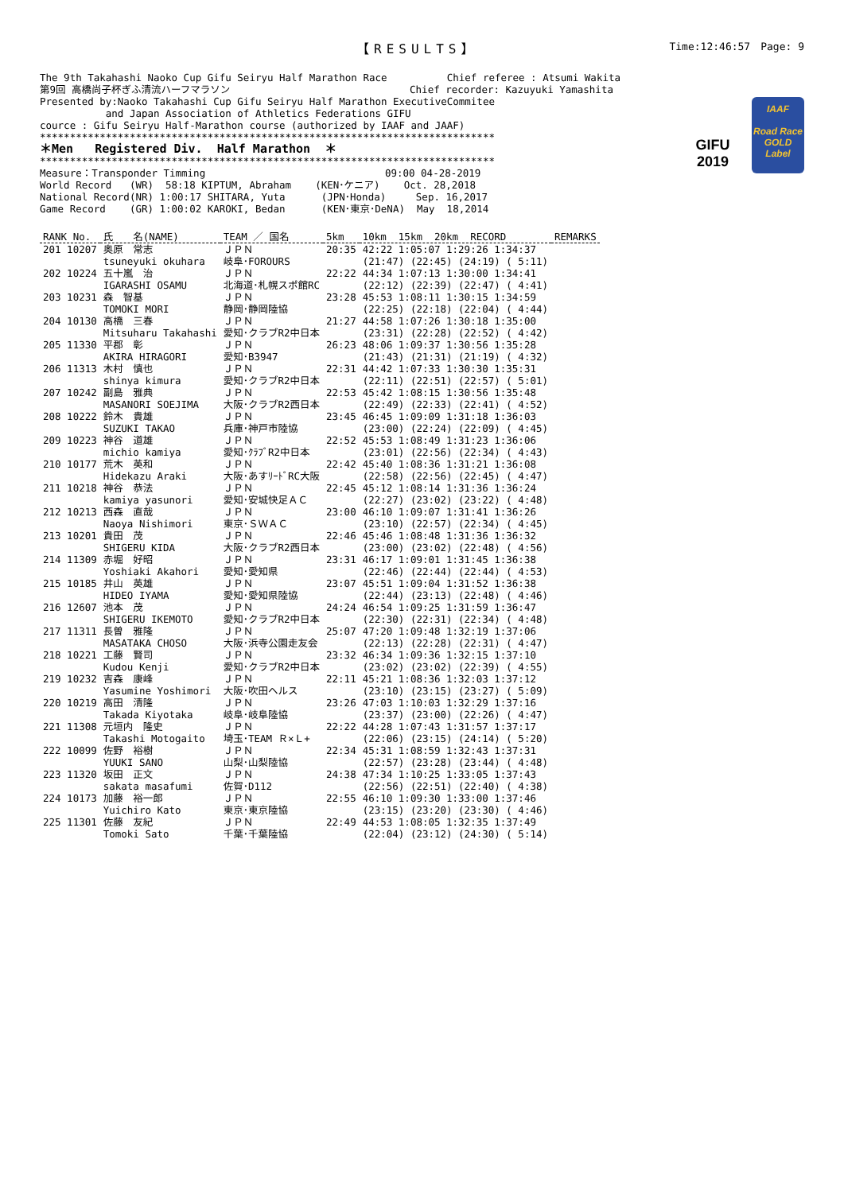【RESULTS】 Time:12:46:57　Page: 9
The 9th Takahashi Naoko Cup Gifu Seiryu Half Marathon Race          Chief referee : Atsumi Wakita
第9回 高橋尚子杯ぎふ清流ハーフマラソン                              Chief recorder: Kazuyuki Yamashita
Presented by:Naoko Takahashi Cup Gifu Seiryu Half Marathon ExecutiveCommitee
           and Japan Association of Athletics Federations GIFU
cource : Gifu Seiryu Half-Marathon course (authorized by IAAF and JAAF)
****************************************************************************
＊Men   Registered Div.  Half Marathon  ＊
****************************************************************************
Measure：Transponder Timming                              09:00 04-28-2019
World Record   (WR)  58:18 KIPTUM, Abraham    (KEN･ケニア)    Oct. 28,2018
National Record(NR) 1:00:17 SHITARA, Yuta      (JPN･Honda)     Sep. 16,2017
Game Record    (GR) 1:00:02 KAROKI, Bedan      (KEN･東京･DeNA)  May  18,2014
GIFU
2019
IAAF
Road Race
GOLD
Label
| RANK No. | 氏 名(NAME) | TEAM ／ 国名 | 5km | 10km 15km 20km RECORD | REMARKS |
| --- | --- | --- | --- | --- | --- |
| 201 10207 | 奥原 常志 tsuneyuki okuhara | ＪＰＮ 岐阜･FOROURS | 20:35 | 42:22 1:05:07 1:29:26 1:34:37 (21:47) (22:45) (24:19) ( 5:11) | |
| 202 10224 | 五十嵐 治 IGARASHI OSAMU | ＪＰＮ 北海道･札幌スポ館RC | 22:22 | 44:34 1:07:13 1:30:00 1:34:41 (22:12) (22:39) (22:47) ( 4:41) | |
| 203 10231 | 森 智基 TOMOKI MORI | ＪＰＮ 静岡･静岡陸協 | 23:28 | 45:53 1:08:11 1:30:15 1:34:59 (22:25) (22:18) (22:04) ( 4:44) | |
| 204 10130 | 高橋 三春 Mitsuharu Takahashi | ＪＰＮ 愛知･クラブR2中日本 | 21:27 | 44:58 1:07:26 1:30:18 1:35:00 (23:31) (22:28) (22:52) ( 4:42) | |
| 205 11330 | 平郡 彰 AKIRA HIRAGORI | ＪＰＮ 愛知･B3947 | 26:23 | 48:06 1:09:37 1:30:56 1:35:28 (21:43) (21:31) (21:19) ( 4:32) | |
| 206 11313 | 木村 慎也 shinya kimura | ＪＰＮ 愛知･クラブR2中日本 | 22:31 | 44:42 1:07:33 1:30:30 1:35:31 (22:11) (22:51) (22:57) ( 5:01) | |
| 207 10242 | 副島 雅典 MASANORI SOEJIMA | ＪＰＮ 大阪･クラブR2西日本 | 22:53 | 45:42 1:08:15 1:30:56 1:35:48 (22:49) (22:33) (22:41) ( 4:52) | |
| 208 10222 | 鈴木 貴雄 SUZUKI TAKAO | ＪＰＮ 兵庫･神戸市陸協 | 23:45 | 46:45 1:09:09 1:31:18 1:36:03 (23:00) (22:24) (22:09) ( 4:45) | |
| 209 10223 | 神谷 道雄 michio kamiya | ＪＰＮ 愛知･ｸﾗﾌﾞR2中日本 | 22:52 | 45:53 1:08:49 1:31:23 1:36:06 (23:01) (22:56) (22:34) ( 4:43) | |
| 210 10177 | 荒木 英和 Hidekazu Araki | ＪＰＮ 大阪･あすﾘｰﾄﾞRC大阪 | 22:42 | 45:40 1:08:36 1:31:21 1:36:08 (22:58) (22:56) (22:45) ( 4:47) | |
| 211 10218 | 神谷 恭法 kamiya yasunori | ＪＰＮ 愛知･安城快足ＡＣ | 22:45 | 45:12 1:08:14 1:31:36 1:36:24 (22:27) (23:02) (23:22) ( 4:48) | |
| 212 10213 | 西森 直哉 Naoya Nishimori | ＪＰＮ 東京･ＳＷＡＣ | 23:00 | 46:10 1:09:07 1:31:41 1:36:26 (23:10) (22:57) (22:34) ( 4:45) | |
| 213 10201 | 貴田 茂 SHIGERU KIDA | ＪＰＮ 大阪･クラブR2西日本 | 22:46 | 45:46 1:08:48 1:31:36 1:36:32 (23:00) (23:02) (22:48) ( 4:56) | |
| 214 11309 | 赤堀 好昭 Yoshiaki Akahori | ＪＰＮ 愛知･愛知県 | 23:31 | 46:17 1:09:01 1:31:45 1:36:38 (22:46) (22:44) (22:44) ( 4:53) | |
| 215 10185 | 井山 英雄 HIDEO IYAMA | ＪＰＮ 愛知･愛知県陸協 | 23:07 | 45:51 1:09:04 1:31:52 1:36:38 (22:44) (23:13) (22:48) ( 4:46) | |
| 216 12607 | 池本 茂 SHIGERU IKEMOTO | ＪＰＮ 愛知･クラブR2中日本 | 24:24 | 46:54 1:09:25 1:31:59 1:36:47 (22:30) (22:31) (22:34) ( 4:48) | |
| 217 11311 | 長曽 雅隆 MASATAKA CHOSO | ＪＰＮ 大阪･浜寺公園走友会 | 25:07 | 47:20 1:09:48 1:32:19 1:37:06 (22:13) (22:28) (22:31) ( 4:47) | |
| 218 10221 | 工藤 賢司 Kudou Kenji | ＪＰＮ 愛知･クラブR2中日本 | 23:32 | 46:34 1:09:36 1:32:15 1:37:10 (23:02) (23:02) (22:39) ( 4:55) | |
| 219 10232 | 吉森 康峰 Yasumine Yoshimori | ＪＰＮ 大阪･吹田ヘルス | 22:11 | 45:21 1:08:36 1:32:03 1:37:12 (23:10) (23:15) (23:27) ( 5:09) | |
| 220 10219 | 高田 清隆 Takada Kiyotaka | ＪＰＮ 岐阜･岐阜陸協 | 23:26 | 47:03 1:10:03 1:32:29 1:37:16 (23:37) (23:00) (22:26) ( 4:47) | |
| 221 11308 | 元垣内 隆史 Takashi Motogaito | ＪＰＮ 埼玉･TEAM Ｒ×Ｌ+ | 22:22 | 44:28 1:07:43 1:31:57 1:37:17 (22:06) (23:15) (24:14) ( 5:20) | |
| 222 10099 | 佐野 裕樹 YUUKI SANO | ＪＰＮ 山梨･山梨陸協 | 22:34 | 45:31 1:08:59 1:32:43 1:37:31 (22:57) (23:28) (23:44) ( 4:48) | |
| 223 11320 | 坂田 正文 sakata masafumi | ＪＰＮ 佐賀･D112 | 24:38 | 47:34 1:10:25 1:33:05 1:37:43 (22:56) (22:51) (22:40) ( 4:38) | |
| 224 10173 | 加藤 裕一郎 Yuichiro Kato | ＪＰＮ 東京･東京陸協 | 22:55 | 46:10 1:09:30 1:33:00 1:37:46 (23:15) (23:20) (23:30) ( 4:46) | |
| 225 11301 | 佐藤 友紀 Tomoki Sato | ＪＰＮ 千葉･千葉陸協 | 22:49 | 44:53 1:08:05 1:32:35 1:37:49 (22:04) (23:12) (24:30) ( 5:14) | |